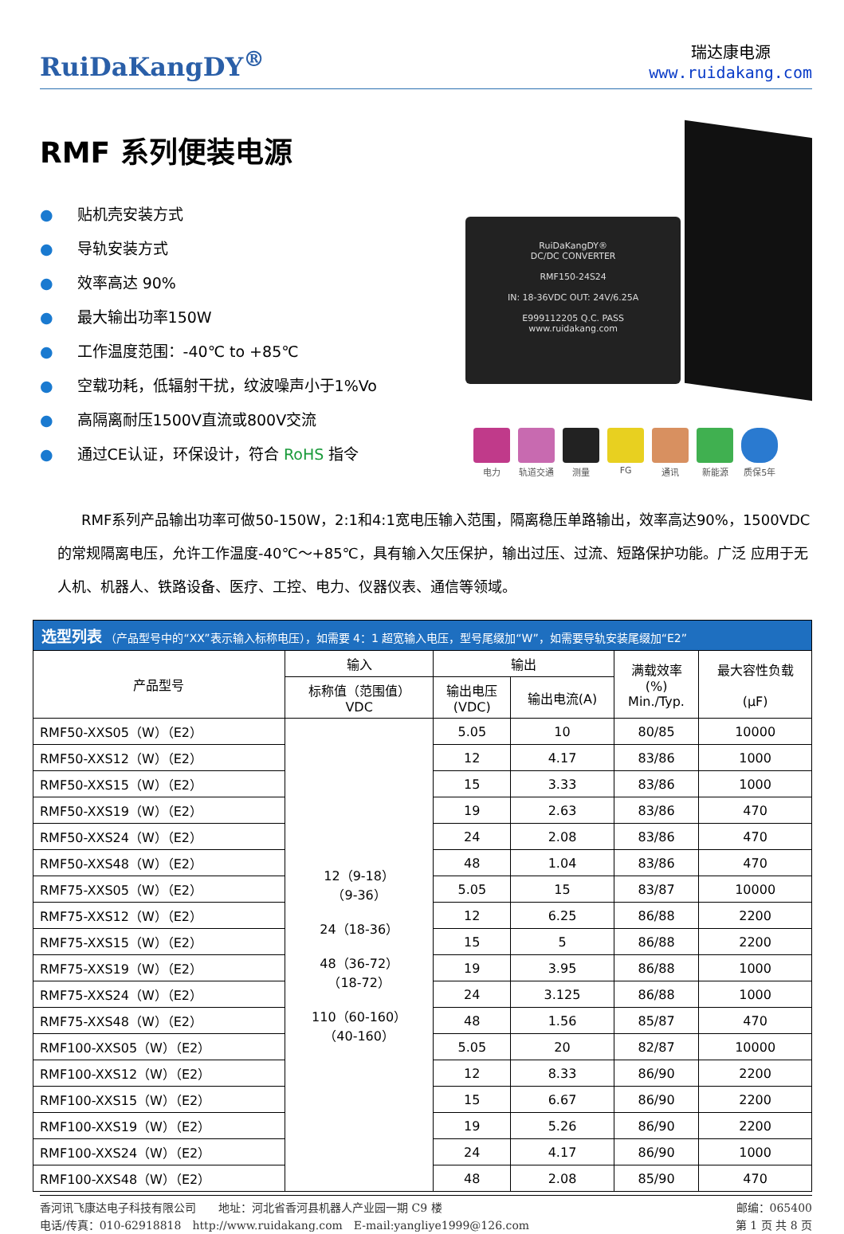RuiDaKangDY<sup>®</sup>
瑞达康电源
www.ruidakang.com
RMF 系列便装电源
● 贴机壳安装方式
● 导轨安装方式
● 效率高达 90%
● 最大输出功率150W
● 工作温度范围：-40℃ to +85℃
● 空载功耗，低辐射干扰，纹波噪声小于1%Vo
● 高隔离耐压1500V直流或800V交流
● 通过CE认证，环保设计，符合 RoHS 指令
RuiDaKangDY®
DC/DC CONVERTER
RMF150-24S24
IN: 18-36VDC OUT: 24V/6.25A
E999112205 Q.C. PASS
www.ruidakang.com
电力 轨道交通 测量 FG 通讯 新能源 质保5年
RMF系列产品输出功率可做50-150W，2:1和4:1宽电压输入范围，隔离稳压单路输出，效率高达90%，1500VDC的常规隔离电压，允许工作温度-40℃～+85℃，具有输入欠压保护，输出过压、过流、短路保护功能。广泛 应用于无人机、机器人、铁路设备、医疗、工控、电力、仪器仪表、通信等领域。
| 选型列表 （产品型号中的“XX”表示输入标称电压），如需要 4：1 超宽输入电压，型号尾缀加“W”，如需要导轨安装尾缀加“E2” | | | | | |
| 产品型号 | 输入 | 输出 | | 满载效率 (%) Min./Typ. | 最大容性负载 (μF) |
| | 标称值（范围值） VDC | 输出电压 (VDC) | 输出电流(A) | | |
| RMF50-XXS05（W）（E2） | 12（9-18） （9-36） 24（18-36） 48（36-72） （18-72） 110（60-160） （40-160） | 5.05 | 10 | 80/85 | 10000 |
| RMF50-XXS12（W）（E2） | | 12 | 4.17 | 83/86 | 1000 |
| RMF50-XXS15（W）（E2） | | 15 | 3.33 | 83/86 | 1000 |
| RMF50-XXS19（W）（E2） | | 19 | 2.63 | 83/86 | 470 |
| RMF50-XXS24（W）（E2） | | 24 | 2.08 | 83/86 | 470 |
| RMF50-XXS48（W）（E2） | | 48 | 1.04 | 83/86 | 470 |
| RMF75-XXS05（W）（E2） | | 5.05 | 15 | 83/87 | 10000 |
| RMF75-XXS12（W）（E2） | | 12 | 6.25 | 86/88 | 2200 |
| RMF75-XXS15（W）（E2） | | 15 | 5 | 86/88 | 2200 |
| RMF75-XXS19（W）（E2） | | 19 | 3.95 | 86/88 | 1000 |
| RMF75-XXS24（W）（E2） | | 24 | 3.125 | 86/88 | 1000 |
| RMF75-XXS48（W）（E2） | | 48 | 1.56 | 85/87 | 470 |
| RMF100-XXS05（W）（E2） | | 5.05 | 20 | 82/87 | 10000 |
| RMF100-XXS12（W）（E2） | | 12 | 8.33 | 86/90 | 2200 |
| RMF100-XXS15（W）（E2） | | 15 | 6.67 | 86/90 | 2200 |
| RMF100-XXS19（W）（E2） | | 19 | 5.26 | 86/90 | 2200 |
| RMF100-XXS24（W）（E2） | | 24 | 4.17 | 86/90 | 1000 |
| RMF100-XXS48（W）（E2） | | 48 | 2.08 | 85/90 | 470 |
香河讯飞康达电子科技有限公司　　地址：河北省香河县机器人产业园一期 C9 楼 邮编：065400
电话/传真：010-62918818　http://www.ruidakang.com　E-mail:yangliye1999@126.com 第 1 页 共 8 页